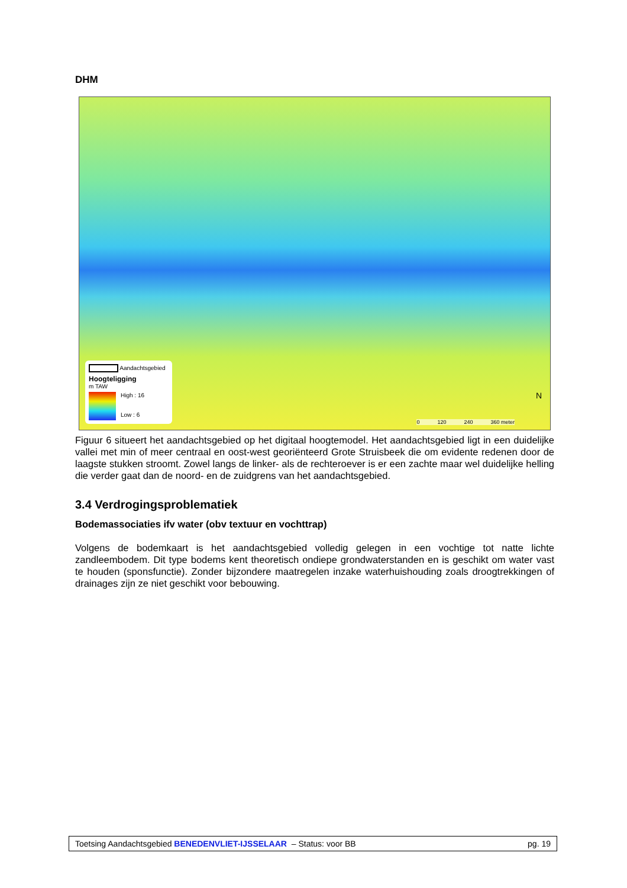DHM
Aandachtsgebied
Hoogteligging
m TAW
High : 16
Low : 6
0 120 240 360 meter
N
Figuur 6 situeert het aandachtsgebied op het digitaal hoogtemodel. Het aandachtsgebied ligt in een duidelijke vallei met min of meer centraal en oost-west georiënteerd Grote Struisbeek die om evidente redenen door de laagste stukken stroomt. Zowel langs de linker- als de rechteroever is er een zachte maar wel duidelijke helling die verder gaat dan de noord- en de zuidgrens van het aandachtsgebied.
3.4 Verdrogingsproblematiek
Bodemassociaties ifv water (obv textuur en vochttrap)
Volgens de bodemkaart is het aandachtsgebied volledig gelegen in een vochtige tot natte lichte zandleembodem. Dit type bodems kent theoretisch ondiepe grondwaterstanden en is geschikt om water vast te houden (sponsfunctie). Zonder bijzondere maatregelen inzake waterhuishouding zoals droogtrekkingen of drainages zijn ze niet geschikt voor bebouwing.
Toetsing Aandachtsgebied BENEDENVLIET-IJSSELAAR – Status: voor BB pg. 19